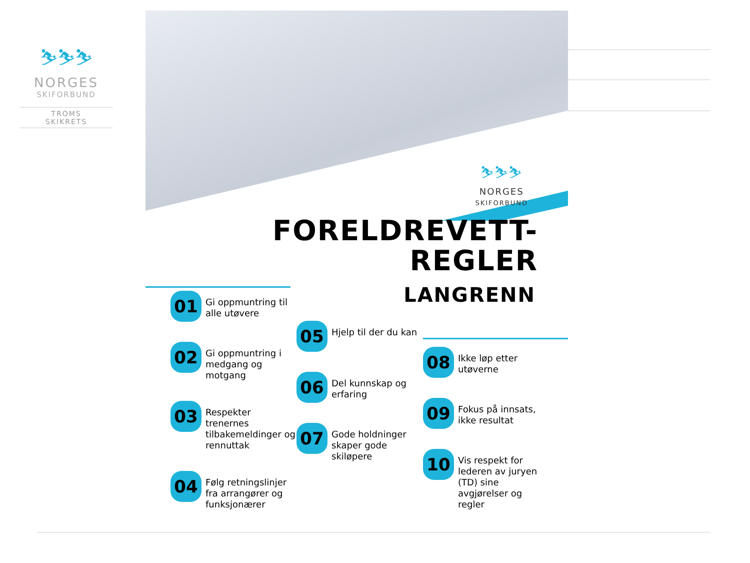⛷⛷⛷
NORGES
SKIFORBUND
TROMS
SKIKRETS
⛷⛷⛷
NORGES
SKIFORBUND
FORELDREVETT-
REGLER
LANGRENN
01
Gi oppmuntring til alle utøvere
02
Gi oppmuntring i medgang og motgang
03
Respekter trenernes tilbakemeldinger og rennuttak
04
Følg retningslinjer fra arrangører og funksjonærer
05
Hjelp til der du kan
06
Del kunnskap og erfaring
07
Gode holdninger skaper gode skiløpere
08
Ikke løp etter utøverne
09
Fokus på innsats, ikke resultat
10
Vis respekt for lederen av juryen (TD) sine avgjørelser og regler